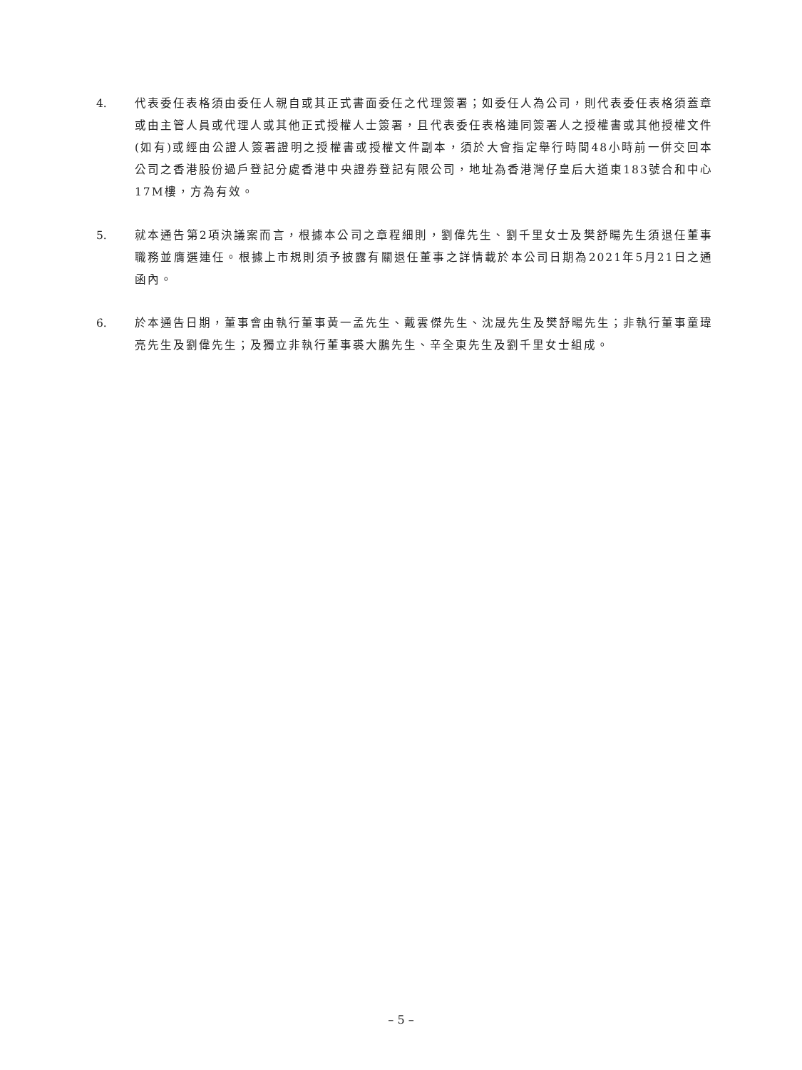4. 代表委任表格須由委任人親自或其正式書面委任之代理簽署；如委任人為公司，則代表委任表格須蓋章或由主管人員或代理人或其他正式授權人士簽署，且代表委任表格連同簽署人之授權書或其他授權文件(如有)或經由公證人簽署證明之授權書或授權文件副本，須於大會指定舉行時間48小時前一併交回本公司之香港股份過戶登記分處香港中央證券登記有限公司，地址為香港灣仔皇后大道東183號合和中心17M樓，方為有效。
5. 就本通告第2項決議案而言，根據本公司之章程細則，劉偉先生、劉千里女士及樊舒暘先生須退任董事職務並膺選連任。根據上市規則須予披露有關退任董事之詳情載於本公司日期為2021年5月21日之通函內。
6. 於本通告日期，董事會由執行董事黃一孟先生、戴雲傑先生、沈晟先生及樊舒暘先生；非執行董事童瑋亮先生及劉偉先生；及獨立非執行董事裘大鵬先生、辛全東先生及劉千里女士組成。
– 5 –